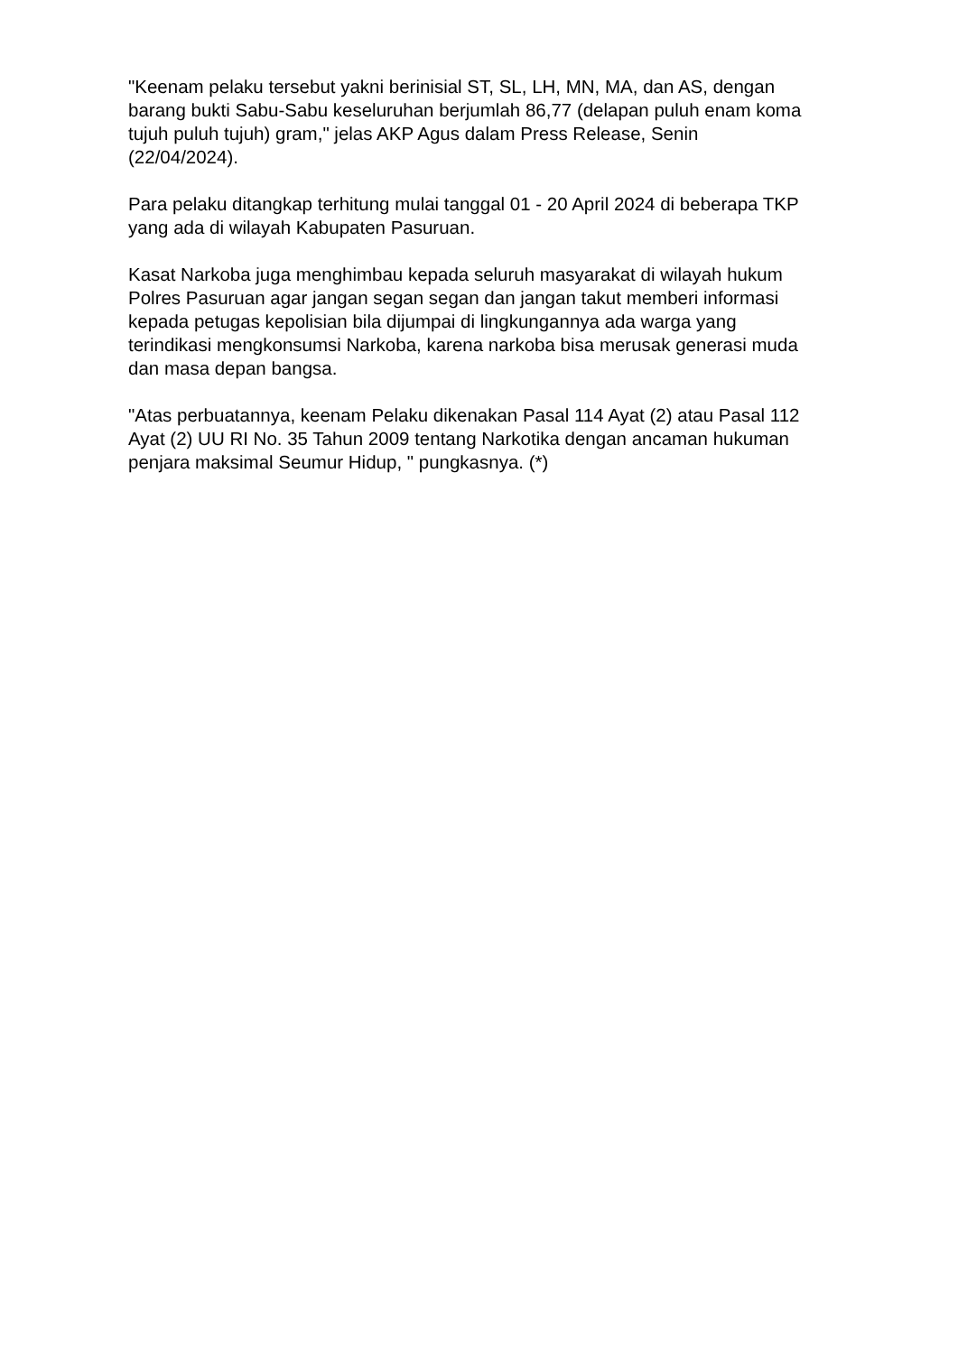"Keenam pelaku tersebut yakni berinisial ST, SL, LH, MN, MA, dan AS, dengan barang bukti Sabu-Sabu keseluruhan berjumlah 86,77 (delapan puluh enam koma tujuh puluh tujuh) gram," jelas AKP Agus dalam Press Release, Senin (22/04/2024).
Para pelaku ditangkap terhitung mulai tanggal 01 - 20 April 2024 di beberapa TKP yang ada di wilayah Kabupaten Pasuruan.
Kasat Narkoba juga menghimbau kepada seluruh masyarakat di wilayah hukum Polres Pasuruan agar jangan segan segan dan jangan takut memberi informasi kepada petugas kepolisian bila dijumpai di lingkungannya ada warga yang terindikasi mengkonsumsi Narkoba, karena narkoba bisa merusak generasi muda dan masa depan bangsa.
"Atas perbuatannya, keenam Pelaku dikenakan Pasal 114 Ayat (2) atau Pasal 112 Ayat (2) UU RI No. 35 Tahun 2009 tentang Narkotika dengan ancaman hukuman penjara maksimal Seumur Hidup, " pungkasnya. (*)